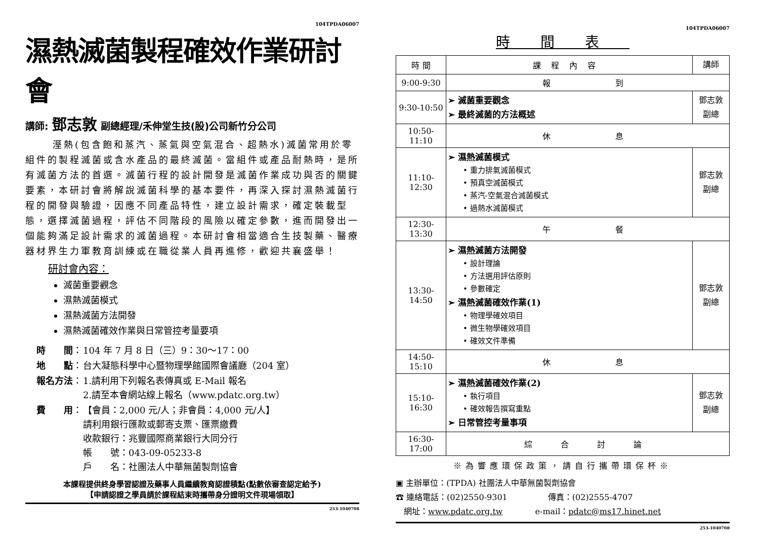104TPDA06007
濕熱滅菌製程確效作業研討會
講師: 鄧志敦 副總經理/禾伸堂生技(股)公司新竹分公司
溼熱(包含飽和蒸汽、蒸氣與空氣混合、超熱水)滅菌常用於零組件的製程滅菌或含水產品的最終滅菌。當組件或產品耐熱時，是所有滅菌方法的首選。滅菌行程的設計開發是滅菌作業成功與否的關鍵要素，本研討會將解說滅菌科學的基本要件，再深入探討濕熱滅菌行程的開發與驗證，因應不同產品特性，建立設計需求，確定裝載型態，選擇滅菌過程，評估不同階段的風險以確定參數，進而開發出一個能夠滿足設計需求的滅菌過程。本研討會相當適合生技製藥、醫療器材界生力軍教育訓練或在職從業人員再進修，歡迎共襄盛舉！
研討會內容：
滅菌重要觀念
濕熱滅菌模式
濕熱滅菌方法開發
濕熱滅菌確效作業與日常管控考量要項
| 時 間 ： | 104 年 7 月 8 日（三）9：30～17：00 |
| 地 點 ： | 台大凝態科學中心暨物理學館國際會議廳（204 室） |
| 報名方法 ： | 1.請利用下列報名表傳真或 E-Mail 報名 2.請至本會網站線上報名（www.pdatc.org.tw） |
| 費 用 ： | 【會員：2,000 元/人；非會員：4,000 元/人】 請利用銀行匯款或郵寄支票、匯票繳費 收款銀行：兆豐國際商業銀行大同分行 帳 號：043-09-05233-8 戶 名：社團法人中華無菌製劑協會 |
本課程提供終身學習認證及藥事人員繼續教育認證積點(點數依審查認定給予)
【申請認證之學員請於課程結束時攜帶身分證明文件現場領取】
253-1040708
104TPDA06007
時間表
| 時 間 | 課程內容 | 講師 |
| --- | --- | --- |
| 9:00-9:30 | 報 到 | |
| 9:30-10:50 | ➢ 滅菌重要觀念 ➢ 最終滅菌的方法概述 | 鄧志敦 副總 |
| 10:50-11:10 | 休 息 | |
| 11:10-12:30 | ➢ 濕熱滅菌模式 • 重力排氣滅菌模式 • 預真空滅菌模式 • 蒸汽-空氣混合滅菌模式 • 過熱水滅菌模式 | 鄧志敦 副總 |
| 12:30-13:30 | 午 餐 | |
| 13:30-14:50 | ➢ 濕熱滅菌方法開發 • 設計理論 • 方法選用評估原則 • 參數確定 ➢ 濕熱滅菌確效作業(1) • 物理學確效項目 • 微生物學確效項目 • 確效文件準備 | 鄧志敦 副總 |
| 14:50-15:10 | 休 息 | |
| 15:10-16:30 | ➢ 濕熱滅菌確效作業(2) • 執行項目 • 確效報告撰寫重點 ➢ 日常管控考量事項 | 鄧志敦 副總 |
| 16:30-17:00 | 綜 合 討 論 | |
※為響應環保政策，請自行攜帶環保杯※
▣ 主辦單位：(TPDA) 社團法人中華無菌製劑協會
☎ 連絡電話：(02)2550-9301　　　　　傳真：(02)2555-4707
　網址：www.pdatc.org.tw　　　　e-mail：pdatc@ms17.hinet.net
253-1040708